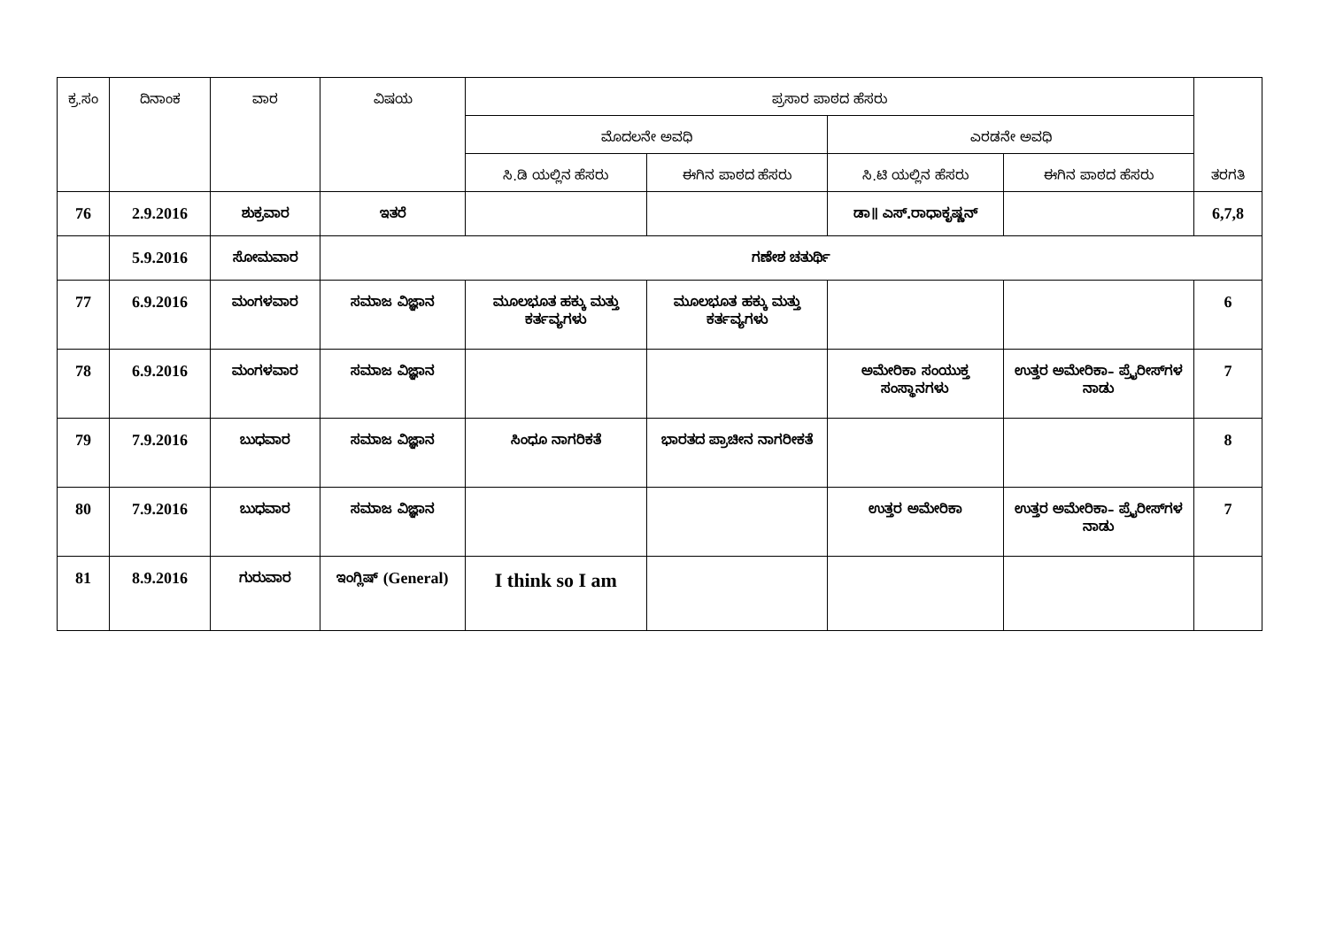| ಕ್ರ.ಸಂ | ದಿನಾಂಕ | ವಾರ | ವಿಷಯ | ಪ್ರಸಾರ ಪಾಠದ ಹೆಸರು | | | | ತರಗತಿ |
| --- | --- | --- | --- | --- | --- | --- | --- | --- |
| | | | | ಮೊದಲನೇ ಅವಧಿ | | ಎರಡನೇ ಅವಧಿ | | |
| | | | | ಸಿ.ಡಿ ಯಲ್ಲಿನ ಹೆಸರು | ಈಗಿನ ಪಾಠದ ಹೆಸರು | ಸಿ.ಟಿ ಯಲ್ಲಿನ ಹೆಸರು | ಈಗಿನ ಪಾಠದ ಹೆಸರು | |
| 76 | 2.9.2016 | ಶುಕ್ರವಾರ | ಇತರೆ | | | ಡಾ॥ ಎಸ್.ರಾಧಾಕೃಷ್ಣನ್ | | 6,7,8 |
| | 5.9.2016 | ಸೋಮವಾರ | ಗಣೇಶ ಚತುರ್ಥಿ | | | | | |
| 77 | 6.9.2016 | ಮಂಗಳವಾರ | ಸಮಾಜ ವಿಜ್ಞಾನ | ಮೂಲಭೂತ ಹಕ್ಕು ಮತ್ತು ಕರ್ತವ್ಯಗಳು | ಮೂಲಭೂತ ಹಕ್ಕು ಮತ್ತು ಕರ್ತವ್ಯಗಳು | | | 6 |
| 78 | 6.9.2016 | ಮಂಗಳವಾರ | ಸಮಾಜ ವಿಜ್ಞಾನ | | | ಅಮೇರಿಕಾ ಸಂಯುಕ್ತ ಸಂಸ್ಥಾನಗಳು | ಉತ್ತರ ಅಮೇರಿಕಾ– ಪ್ರೈರೀಸ್‌ಗಳ ನಾಡು | 7 |
| 79 | 7.9.2016 | ಬುಧವಾರ | ಸಮಾಜ ವಿಜ್ಞಾನ | ಸಿಂಧೂ ನಾಗರಿಕತೆ | ಭಾರತದ ಪ್ರಾಚೀನ ನಾಗರೀಕತೆ | | | 8 |
| 80 | 7.9.2016 | ಬುಧವಾರ | ಸಮಾಜ ವಿಜ್ಞಾನ | | | ಉತ್ತರ ಅಮೇರಿಕಾ | ಉತ್ತರ ಅಮೇರಿಕಾ– ಪ್ರೈರೀಸ್‌ಗಳ ನಾಡು | 7 |
| 81 | 8.9.2016 | ಗುರುವಾರ | ಇಂಗ್ಲಿಷ್ (General) | I think so I am | | | | |